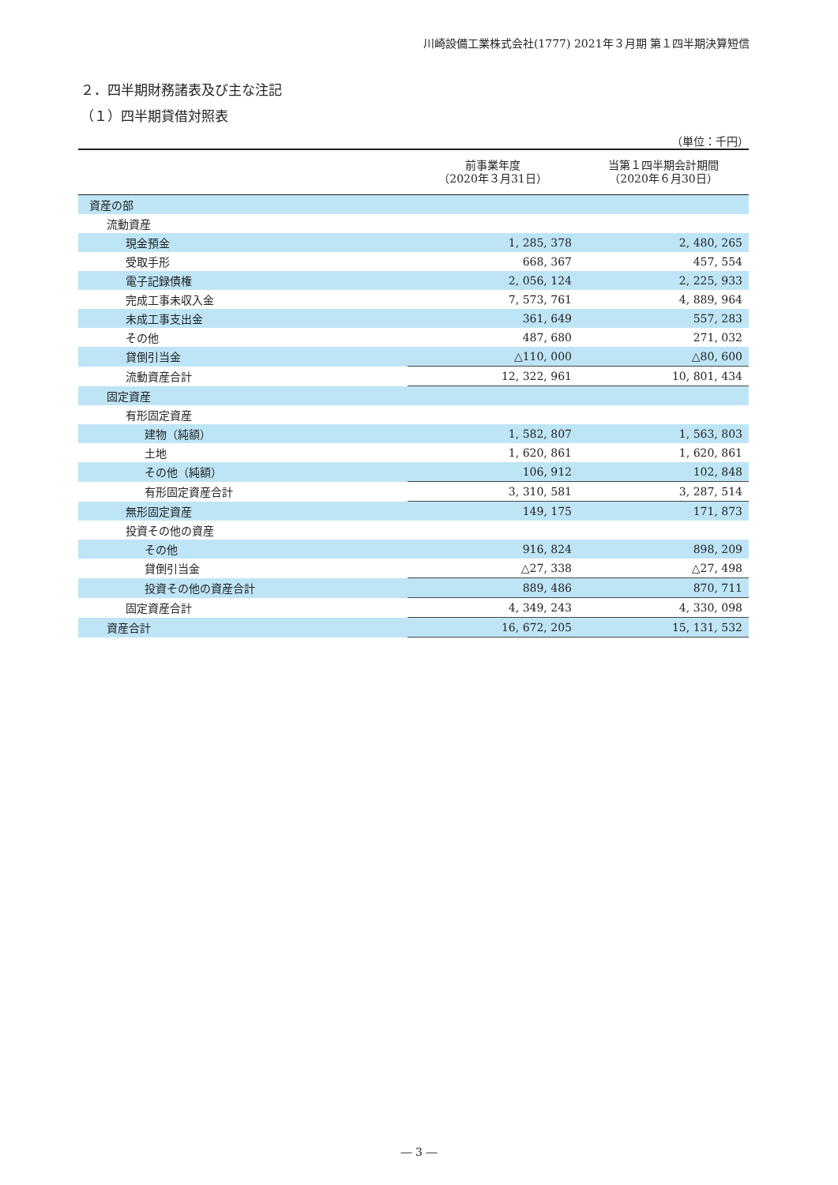川崎設備工業株式会社(1777) 2021年３月期 第１四半期決算短信
２．四半期財務諸表及び主な注記
（１）四半期貸借対照表
（単位：千円）
| | 前事業年度 （2020年３月31日） | 当第１四半期会計期間 （2020年６月30日） |
| --- | --- | --- |
| 資産の部 | | |
| 流動資産 | | |
| 現金預金 | 1, 285, 378 | 2, 480, 265 |
| 受取手形 | 668, 367 | 457, 554 |
| 電子記録債権 | 2, 056, 124 | 2, 225, 933 |
| 完成工事未収入金 | 7, 573, 761 | 4, 889, 964 |
| 未成工事支出金 | 361, 649 | 557, 283 |
| その他 | 487, 680 | 271, 032 |
| 貸倒引当金 | △110, 000 | △80, 600 |
| 流動資産合計 | 12, 322, 961 | 10, 801, 434 |
| 固定資産 | | |
| 有形固定資産 | | |
| 建物（純額） | 1, 582, 807 | 1, 563, 803 |
| 土地 | 1, 620, 861 | 1, 620, 861 |
| その他（純額） | 106, 912 | 102, 848 |
| 有形固定資産合計 | 3, 310, 581 | 3, 287, 514 |
| 無形固定資産 | 149, 175 | 171, 873 |
| 投資その他の資産 | | |
| その他 | 916, 824 | 898, 209 |
| 貸倒引当金 | △27, 338 | △27, 498 |
| 投資その他の資産合計 | 889, 486 | 870, 711 |
| 固定資産合計 | 4, 349, 243 | 4, 330, 098 |
| 資産合計 | 16, 672, 205 | 15, 131, 532 |
― 3 ―